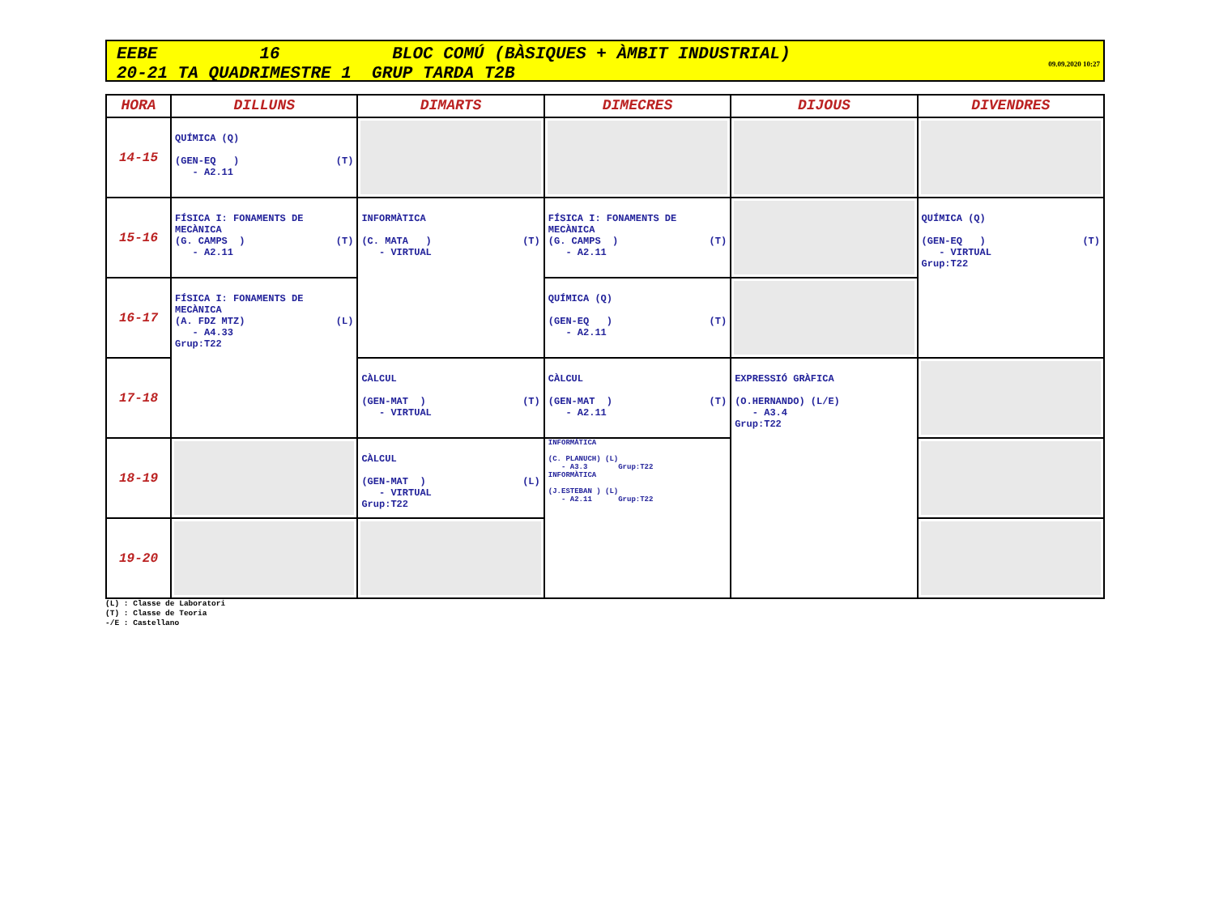EEBE 16 BLOC COMÚ (BÀSIQUES + ÀMBIT INDUSTRIAL)
20-21 TA QUADRIMESTRE 1 GRUP TARDA T2B
09.09.2020 10:27
| HORA | DILLUNS | DIMARTS | DIMECRES | DIJOUS | DIVENDRES |
| --- | --- | --- | --- | --- | --- |
| 14-15 | QUÍMICA (Q) (GEN-EQ ) (T) - A2.11 | | | | |
| 15-16 | FÍSICA I: FONAMENTS DE MECÀNICA (G. CAMPS ) (T) - A2.11 | INFORMÀTICA (C. MATA ) (T) - VIRTUAL | FÍSICA I: FONAMENTS DE MECÀNICA (G. CAMPS ) (T) - A2.11 | | QUÍMICA (Q) (GEN-EQ ) (T) - VIRTUAL Grup:T22 |
| 16-17 | FÍSICA I: FONAMENTS DE MECÀNICA (A. FDZ MTZ) (L) - A4.33 Grup:T22 | | QUÍMICA (Q) (GEN-EQ ) (T) - A2.11 | | |
| 17-18 | | CÀLCUL (GEN-MAT ) (T) - VIRTUAL | CÀLCUL (GEN-MAT ) (T) - A2.11 | EXPRESSIÓ GRÀFICA (O.HERNANDO) (L/E) - A3.4 Grup:T22 | |
| 18-19 | | CÀLCUL (GEN-MAT ) (L) - VIRTUAL Grup:T22 | INFORMÀTICA (C. PLANUCH) (L) - A3.3 Grup:T22 INFORMÀTICA (J.ESTEBAN ) (L) - A2.11 Grup:T22 | | |
| 19-20 | | | | | |
(L) : Classe de Laboratori
(T) : Classe de Teoria
-/E : Castellano